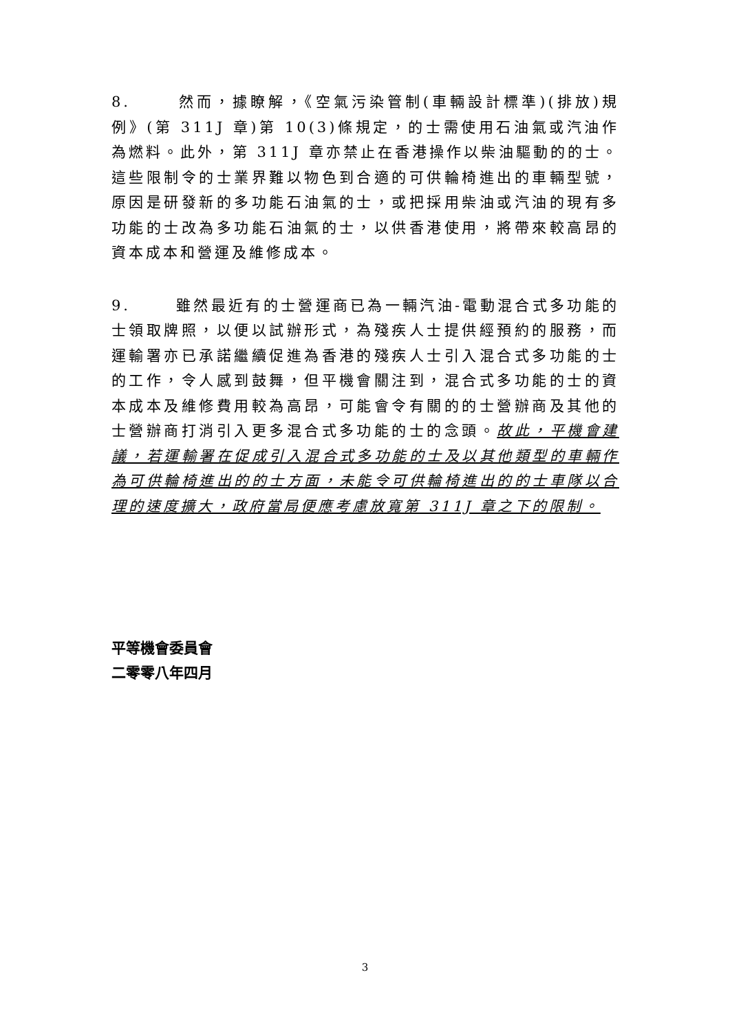8. 然而，據瞭解，《空氣污染管制(車輛設計標準)(排放)規例》(第 311J 章)第 10(3)條規定，的士需使用石油氣或汽油作為燃料。此外，第 311J 章亦禁止在香港操作以柴油驅動的的士。這些限制令的士業界難以物色到合適的可供輪椅進出的車輛型號，原因是研發新的多功能石油氣的士，或把採用柴油或汽油的現有多功能的士改為多功能石油氣的士，以供香港使用，將帶來較高昂的資本成本和營運及維修成本。
9. 雖然最近有的士營運商已為一輛汽油-電動混合式多功能的士領取牌照，以便以試辦形式，為殘疾人士提供經預約的服務，而運輸署亦已承諾繼續促進為香港的殘疾人士引入混合式多功能的士的工作，令人感到鼓舞，但平機會關注到，混合式多功能的士的資本成本及維修費用較為高昂，可能會令有關的的士營辦商及其他的士營辦商打消引入更多混合式多功能的士的念頭。故此，平機會建議，若運輸署在促成引入混合式多功能的士及以其他類型的車輛作為可供輪椅進出的的士方面，未能令可供輪椅進出的的士車隊以合理的速度擴大，政府當局便應考慮放寬第 311J 章之下的限制。
平等機會委員會
二零零八年四月
3